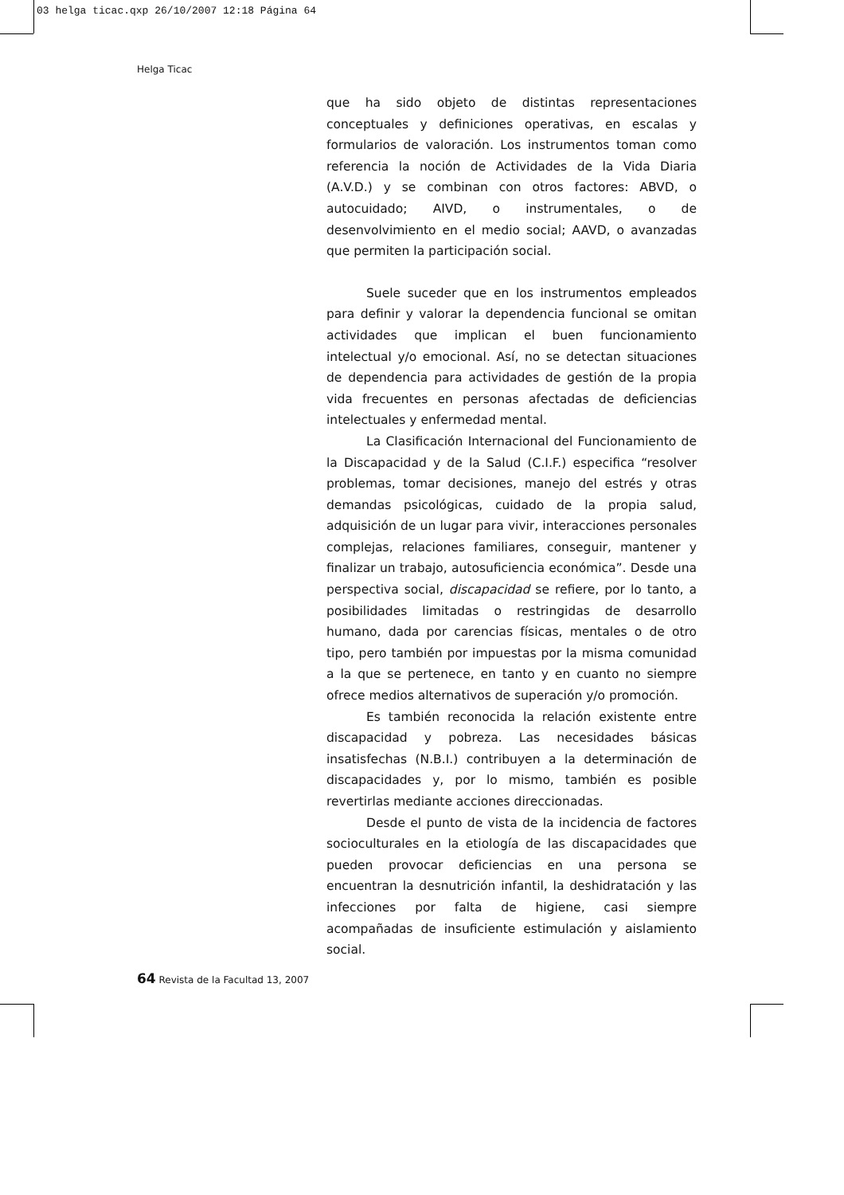03 helga ticac.qxp 26/10/2007 12:18 Página 64
Helga Ticac
que ha sido objeto de distintas representaciones conceptuales y definiciones operativas, en escalas y formularios de valoración. Los instrumentos toman como referencia la noción de Actividades de la Vida Diaria (A.V.D.) y se combinan con otros factores: ABVD, o autocuidado; AIVD, o instrumentales, o de desenvolvimiento en el medio social; AAVD, o avanzadas que permiten la participación social.
Suele suceder que en los instrumentos empleados para definir y valorar la dependencia funcional se omitan actividades que implican el buen funcionamiento intelectual y/o emocional. Así, no se detectan situaciones de dependencia para actividades de gestión de la propia vida frecuentes en personas afectadas de deficiencias intelectuales y enfermedad mental.
La Clasificación Internacional del Funcionamiento de la Discapacidad y de la Salud (C.I.F.) especifica “resolver problemas, tomar decisiones, manejo del estrés y otras demandas psicológicas, cuidado de la propia salud, adquisición de un lugar para vivir, interacciones personales complejas, relaciones familiares, conseguir, mantener y finalizar un trabajo, autosuficiencia económica”. Desde una perspectiva social, discapacidad se refiere, por lo tanto, a posibilidades limitadas o restringidas de desarrollo humano, dada por carencias físicas, mentales o de otro tipo, pero también por impuestas por la misma comunidad a la que se pertenece, en tanto y en cuanto no siempre ofrece medios alternativos de superación y/o promoción.
Es también reconocida la relación existente entre discapacidad y pobreza. Las necesidades básicas insatisfechas (N.B.I.) contribuyen a la determinación de discapacidades y, por lo mismo, también es posible revertirlas mediante acciones direccionadas.
Desde el punto de vista de la incidencia de factores socioculturales en la etiología de las discapacidades que pueden provocar deficiencias en una persona se encuentran la desnutrición infantil, la deshidratación y las infecciones por falta de higiene, casi siempre acompañadas de insuficiente estimulación y aislamiento social.
64 Revista de la Facultad 13, 2007